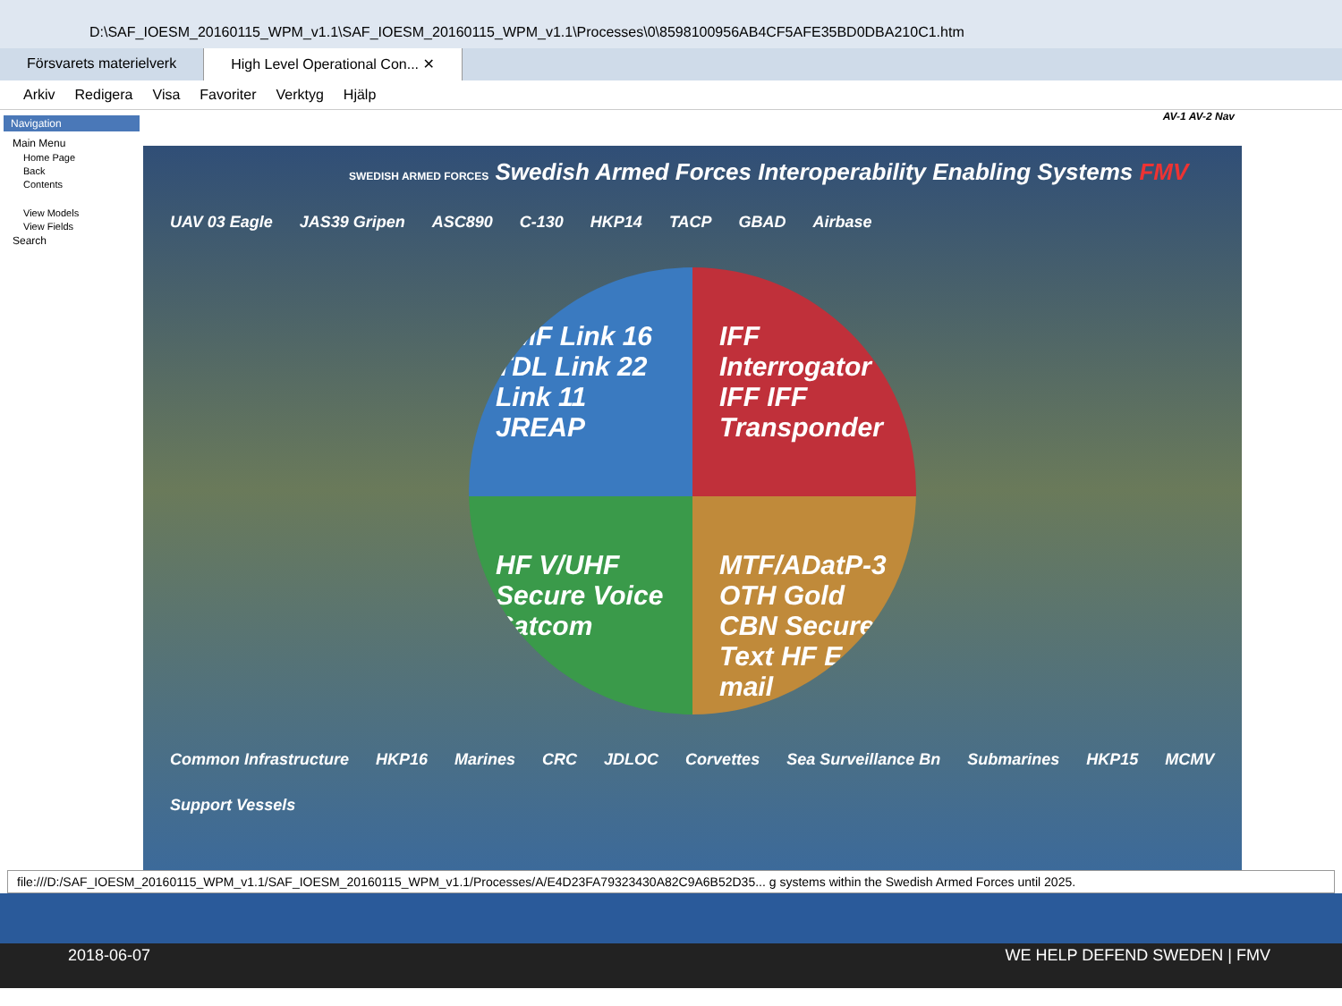D:\SAF_IOESM_20160115_WPM_v1.1\SAF_IOESM_20160115_WPM_v1.1\Processes\0\8598100956AB4CF5AFE35BD0DBA210C1.htm
Försvarets materielverk High Level Operational Con... ✕
Arkiv Redigera Visa Favoriter Verktyg Hjälp
Navigation
Main Menu
Home Page
Back
Contents
View Models
View Fields
Search
AV-1 AV-2 Nav
SWEDISH ARMED FORCES Swedish Armed Forces Interoperability Enabling Systems FMV
UAV 03 Eagle JAS39 Gripen ASC890 C-130 HKP14 TACP GBAD Airbase
VMF Link 16 TDL Link 22 Link 11 JREAP
IFF Interrogator IFF IFF Transponder
HF V/UHF Secure Voice Satcom
MTF/ADatP-3 OTH Gold CBN Secure Text HF E-mail
Common Infrastructure HKP16 Marines CRC JDLOC Corvettes Sea Surveillance Bn Submarines HKP15 MCMV Support Vessels
file:///D:/SAF_IOESM_20160115_WPM_v1.1/SAF_IOESM_20160115_WPM_v1.1/Processes/A/E4D23FA79323430A82C9A6B52D35... g systems within the Swedish Armed Forces until 2025.
2018-06-07 WE HELP DEFEND SWEDEN | FMV